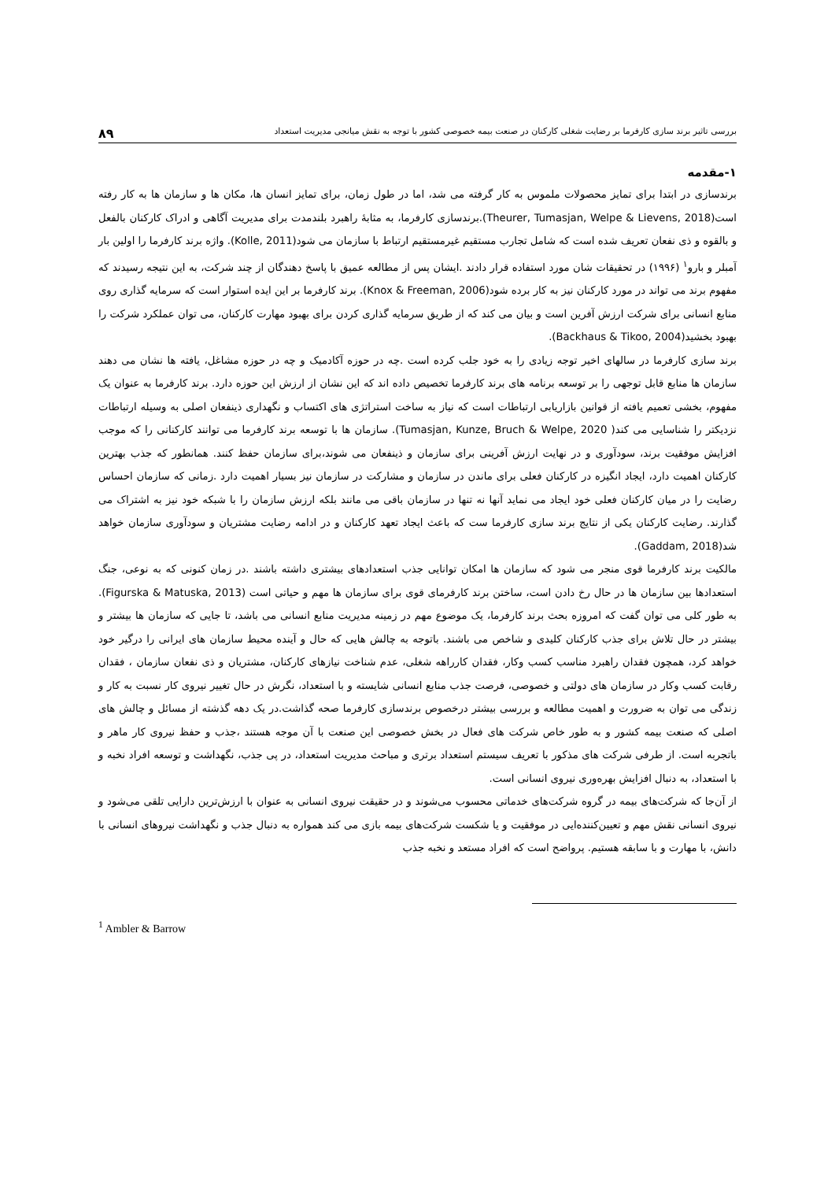بررسی تاثیر برند سازی کارفرما بر رضایت شغلی کارکنان در صنعت بیمه خصوصی کشور با توجه به نقش میانجی مدیریت استعداد ۸۹
۱-مقدمه
برندسازی در ابتدا برای تمایز محصولات ملموس به کار گرفته می شد، اما در طول زمان، برای تمایز انسان ها، مکان ها و سازمان ها به کار رفته است(Theurer, Tumasjan, Welpe & Lievens, 2018).برندسازی کارفرما، به مثابهٔ راهبرد بلندمدت برای مدیریت آگاهی و ادراک کارکنان بالفعل و بالقوه و ذی نفعان تعریف شده است که شامل تجارب مستقیم غیرمستقیم ارتباط با سازمان می شود(Kolle, 2011). واژه برند کارفرما را اولین بار آمبلر و بارو<sup>۱</sup> (۱۹۹۶) در تحقیقات شان مورد استفاده قرار دادند .ایشان پس از مطالعه عمیق با پاسخ دهندگان از چند شرکت، به این نتیجه رسیدند که مفهوم برند می تواند در مورد کارکنان نیز به کار برده شود(Knox & Freeman, 2006). برند کارفرما بر این ایده استوار است که سرمایه گذاری روی منابع انسانی برای شرکت ارزش آفرین است و بیان می کند که از طریق سرمایه گذاری کردن برای بهبود مهارت کارکنان، می توان عملکرد شرکت را بهبود بخشید(Backhaus & Tikoo, 2004).
برند سازی کارفرما در سالهای اخیر توجه زیادی را به خود جلب کرده است .چه در حوزه آکادمیک و چه در حوزه مشاغل، یافته ها نشان می دهند سازمان ها منابع قابل توجهی را بر توسعه برنامه های برند کارفرما تخصیص داده اند که این نشان از ارزش این حوزه دارد. برند کارفرما به عنوان یک مفهوم، بخشی تعمیم یافته از قوانین بازاریابی ارتباطات است که نیاز به ساخت استراتژی های اکتساب و نگهداری ذینفعان اصلی به وسیله ارتباطات نزدیکتر را شناسایی می کند( Tumasjan, Kunze, Bruch & Welpe, 2020). سازمان ها با توسعه برند کارفرما می توانند کارکنانی را که موجب افزایش موفقیت برند، سودآوری و در نهایت ارزش آفرینی برای سازمان و ذینفعان می شوند،برای سازمان حفظ کنند. همانطور که جذب بهترین کارکنان اهمیت دارد، ایجاد انگیزه در کارکنان فعلی برای ماندن در سازمان و مشارکت در سازمان نیز بسیار اهمیت دارد .زمانی که سازمان احساس رضایت را در میان کارکنان فعلی خود ایجاد می نماید آنها نه تنها در سازمان باقی می مانند بلکه ارزش سازمان را با شبکه خود نیز به اشتراک می گذارند. رضایت کارکنان یکی از نتایج برند سازی کارفرما ست که باعث ایجاد تعهد کارکنان و در ادامه رضایت مشتریان و سودآوری سازمان خواهد شد(Gaddam, 2018).
مالکیت برند کارفرما قوی منجر می شود که سازمان ها امکان توانایی جذب استعدادهای بیشتری داشته باشند .در زمان کنونی که به نوعی، جنگ استعدادها بین سازمان ها در حال رخ دادن است، ساختن برند کارفرمای قوی برای سازمان ها مهم و حیاتی است (Figurska & Matuska, 2013). به طور کلی می توان گفت که امروزه بحث برند کارفرما، یک موضوع مهم در زمینه مدیریت منابع انسانی می باشد، تا جایی که سازمان ها بیشتر و بیشتر در حال تلاش برای جذب کارکنان کلیدی و شاخص می باشند. باتوجه به چالش هایی که حال و آینده محیط سازمان های ایرانی را درگیر خود خواهد کرد، همچون فقدان راهبرد مناسب کسب وکار، فقدان کارراهه شغلی، عدم شناخت نیازهای کارکنان، مشتریان و ذی نفعان سازمان ، فقدان رقابت کسب وکار در سازمان های دولتی و خصوصی، فرصت جذب منابع انسانی شایسته و با استعداد، نگرش در حال تغییر نیروی کار نسبت به کار و زندگی می توان به ضرورت و اهمیت مطالعه و بررسی بیشتر درخصوص برندسازی کارفرما صحه گذاشت.در یک دهه گذشته از مسائل و چالش های اصلی که صنعت بیمه کشور و به طور خاص شرکت های فعال در بخش خصوصی این صنعت با آن موجه هستند ،جذب و حفظ نیروی کار ماهر و باتجربه است. از طرفی شرکت های مذکور با تعریف سیستم استعداد برتری و مباحث مدیریت استعداد، در پی جذب، نگهداشت و توسعه افراد نخبه و با استعداد، به دنبال افزایش بهره‌وری نیروی انسانی است.
از آن‌جا که شرکت‌های بیمه در گروه شرکت‌های خدماتی محسوب می‌شوند و در حقیقت نیروی انسانی به عنوان با ارزش‌ترین دارایی تلقی می‌شود و نیروی انسانی نقش مهم و تعیین‌کننده‌ایی در موفقیت و یا شکست شرکت‌های بیمه بازی می کند همواره به دنبال جذب و نگهداشت نیروهای انسانی با دانش، با مهارت و با سابقه هستیم. پرواضح است که افراد مستعد و نخبه جذب
<sup>1</sup> Ambler & Barrow